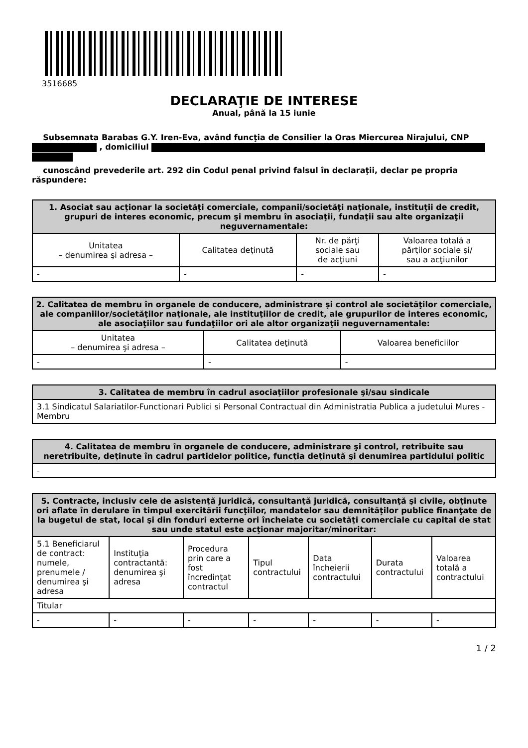3516685
DECLARAŢIE DE INTERESE
Anual, până la 15 iunie
Subsemnata Barabas G.Y. Iren-Eva, având funcţia de Consilier la Oras Miercurea Nirajului, CNP , domiciliul
cunoscând prevederile art. 292 din Codul penal privind falsul în declaraţii, declar pe propria răspundere:
| 1. Asociat sau acţionar la societăţi comerciale, companii/societăţi naţionale, instituţii de credit, grupuri de interes economic, precum şi membru în asociaţii, fundaţii sau alte organizaţii neguvernamentale: | | | |
| --- | --- | --- | --- |
| Unitatea – denumirea şi adresa – | Calitatea deţinută | Nr. de părţi sociale sau de acţiuni | Valoarea totală a părţilor sociale şi/ sau a acţiunilor |
| - | - | - | - |
| 2. Calitatea de membru în organele de conducere, administrare şi control ale societăţilor comerciale, ale companiilor/societăţilor naţionale, ale instituţiilor de credit, ale grupurilor de interes economic, ale asociaţiilor sau fundaţiilor ori ale altor organizaţii neguvernamentale: | | |
| --- | --- | --- |
| Unitatea – denumirea şi adresa – | Calitatea deţinută | Valoarea beneficiilor |
| - | - | - |
| 3. Calitatea de membru în cadrul asociaţiilor profesionale şi/sau sindicale |
| --- |
| 3.1 Sindicatul Salariatilor-Functionari Publici si Personal Contractual din Administratia Publica a judetului Mures - Membru |
| 4. Calitatea de membru în organele de conducere, administrare şi control, retribuite sau neretribuite, deţinute în cadrul partidelor politice, funcţia deţinută şi denumirea partidului politic |
| --- |
| - |
| 5. Contracte, inclusiv cele de asistenţă juridică, consultanţă juridică, consultanţă şi civile, obţinute ori aflate în derulare în timpul exercitării funcţiilor, mandatelor sau demnităţilor publice finanţate de la bugetul de stat, local şi din fonduri externe ori încheiate cu societăţi comerciale cu capital de stat sau unde statul este acţionar majoritar/minoritar: | | | | | | |
| --- | --- | --- | --- | --- | --- | --- |
| 5.1 Beneficiarul de contract: numele, prenumele / denumirea şi adresa | Instituţia contractantă: denumirea şi adresa | Procedura prin care a fost încredinţat contractul | Tipul contractului | Data încheierii contractului | Durata contractului | Valoarea totală a contractului |
| Titular | | | | | | |
| - | - | - | - | - | - | - |
1 / 2